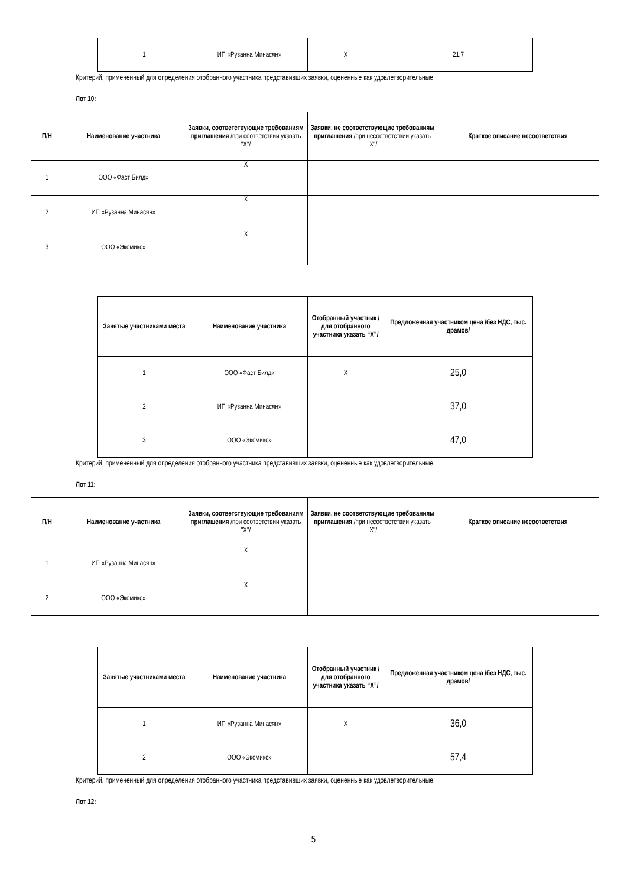| 1 | ИП «Рузанна Минасян» | X | 21,7 |
Критерий, примененный для определения отобранного участника представивших заявки, оцененные как удовлетворительные.
Лот 10:
| П/Н | Наименование участника | Заявки, соответствующие требованиям приглашения /при соответствии указать "X"/ | Заявки, не соответствующие требованиям приглашения /при несоответствии указать "X"/ | Краткое описание несоответствия |
| --- | --- | --- | --- | --- |
| 1 | ООО «Фаст Билд» | X | | |
| 2 | ИП «Рузанна Минасян» | X | | |
| 3 | ООО «Экомикс» | X | | |
| Занятые участниками места | Наименование участника | Отобранный участник /для отобранного участника указать “X”/ | Предложенная участником цена /без НДС, тыс. драмов/ |
| --- | --- | --- | --- |
| 1 | ООО «Фаст Билд» | X | 25,0 |
| 2 | ИП «Рузанна Минасян» | | 37,0 |
| 3 | ООО «Экомикс» | | 47,0 |
Критерий, примененный для определения отобранного участника представивших заявки, оцененные как удовлетворительные.
Лот 11:
| П/Н | Наименование участника | Заявки, соответствующие требованиям приглашения /при соответствии указать "X"/ | Заявки, не соответствующие требованиям приглашения /при несоответствии указать "X"/ | Краткое описание несоответствия |
| --- | --- | --- | --- | --- |
| 1 | ИП «Рузанна Минасян» | X | | |
| 2 | ООО «Экомикс» | X | | |
| Занятые участниками места | Наименование участника | Отобранный участник /для отобранного участника указать “X”/ | Предложенная участником цена /без НДС, тыс. драмов/ |
| --- | --- | --- | --- |
| 1 | ИП «Рузанна Минасян» | X | 36,0 |
| 2 | ООО «Экомикс» | | 57,4 |
Критерий, примененный для определения отобранного участника представивших заявки, оцененные как удовлетворительные.
Лот 12:
5